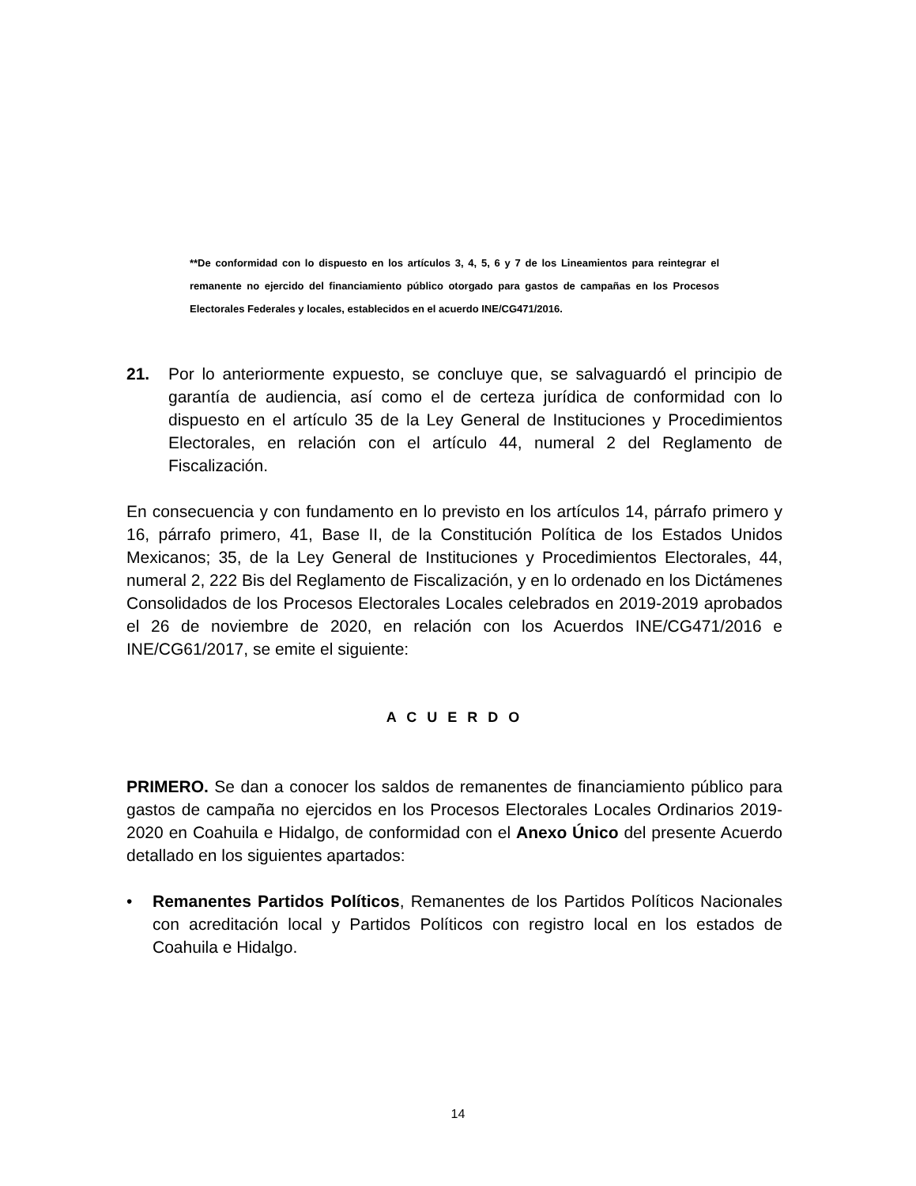**De conformidad con lo dispuesto en los artículos 3, 4, 5, 6 y 7 de los Lineamientos para reintegrar el remanente no ejercido del financiamiento público otorgado para gastos de campañas en los Procesos Electorales Federales y locales, establecidos en el acuerdo INE/CG471/2016.
21. Por lo anteriormente expuesto, se concluye que, se salvaguardó el principio de garantía de audiencia, así como el de certeza jurídica de conformidad con lo dispuesto en el artículo 35 de la Ley General de Instituciones y Procedimientos Electorales, en relación con el artículo 44, numeral 2 del Reglamento de Fiscalización.
En consecuencia y con fundamento en lo previsto en los artículos 14, párrafo primero y 16, párrafo primero, 41, Base II, de la Constitución Política de los Estados Unidos Mexicanos; 35, de la Ley General de Instituciones y Procedimientos Electorales, 44, numeral 2, 222 Bis del Reglamento de Fiscalización, y en lo ordenado en los Dictámenes Consolidados de los Procesos Electorales Locales celebrados en 2019-2019 aprobados el 26 de noviembre de 2020, en relación con los Acuerdos INE/CG471/2016 e INE/CG61/2017, se emite el siguiente:
A C U E R D O
PRIMERO. Se dan a conocer los saldos de remanentes de financiamiento público para gastos de campaña no ejercidos en los Procesos Electorales Locales Ordinarios 2019-2020 en Coahuila e Hidalgo, de conformidad con el Anexo Único del presente Acuerdo detallado en los siguientes apartados:
• Remanentes Partidos Políticos, Remanentes de los Partidos Políticos Nacionales con acreditación local y Partidos Políticos con registro local en los estados de Coahuila e Hidalgo.
14